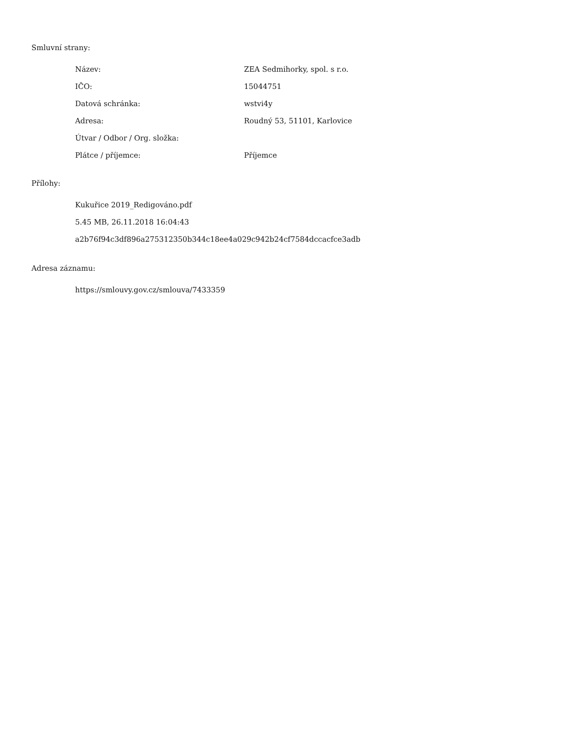Smluvní strany:
| Název: | ZEA Sedmihorky, spol. s r.o. |
| IČO: | 15044751 |
| Datová schránka: | wstvi4y |
| Adresa: | Roudný 53, 51101, Karlovice |
| Útvar / Odbor / Org. složka: | |
| Plátce / příjemce: | Příjemce |
Přílohy:
Kukuřice 2019_Redigováno.pdf
5.45 MB, 26.11.2018 16:04:43
a2b76f94c3df896a275312350b344c18ee4a029c942b24cf7584dccacfce3adb
Adresa záznamu:
https://smlouvy.gov.cz/smlouva/7433359